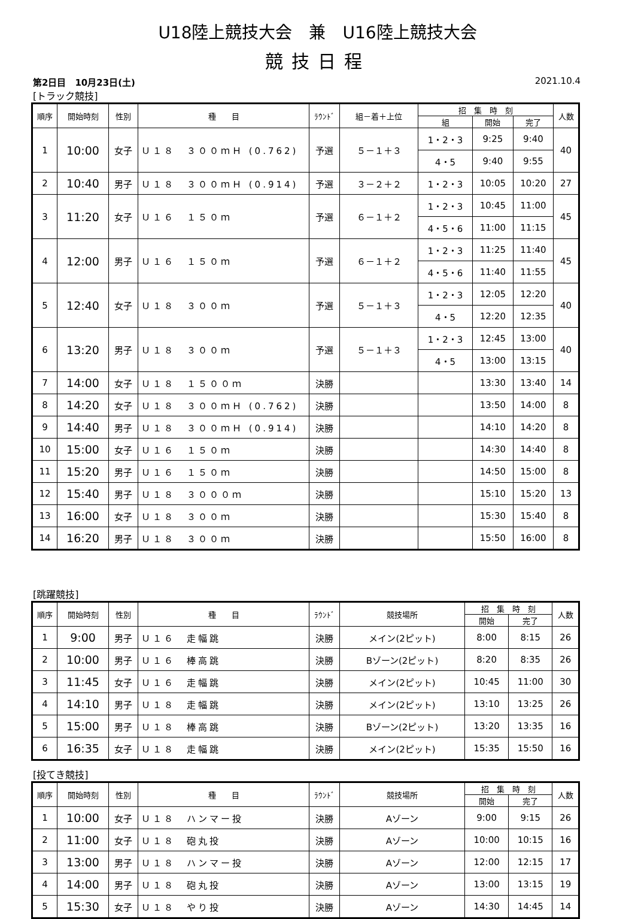U18陸上競技大会　兼　U16陸上競技大会
競技日程
第2日目　10月23日(土) 2021.10.4
[トラック競技]
| 順序 | 開始時刻 | 性別 | 種 目 | ﾗｳﾝﾄﾞ | 組－着＋上位 | 招 集 時 刻 | | | 人数 |
| --- | --- | --- | --- | --- | --- | --- | --- | --- | --- |
| | | | | | | 組 | 開始 | 完了 | |
| 1 | 10:00 | 女子 | Ｕ１８ ３００ｍＨ (0.762) | 予選 | ５－１＋３ | 1・2・3 | 9:25 | 9:40 | 40 |
| | | | | | | 4・5 | 9:40 | 9:55 | |
| 2 | 10:40 | 男子 | Ｕ１８ ３００ｍＨ (0.914) | 予選 | ３－２＋２ | 1・2・3 | 10:05 | 10:20 | 27 |
| 3 | 11:20 | 女子 | Ｕ１６ １５０ｍ | 予選 | ６－１＋２ | 1・2・3 | 10:45 | 11:00 | 45 |
| | | | | | | 4・5・6 | 11:00 | 11:15 | |
| 4 | 12:00 | 男子 | Ｕ１６ １５０ｍ | 予選 | ６－１＋２ | 1・2・3 | 11:25 | 11:40 | 45 |
| | | | | | | 4・5・6 | 11:40 | 11:55 | |
| 5 | 12:40 | 女子 | Ｕ１８ ３００ｍ | 予選 | ５－１＋３ | 1・2・3 | 12:05 | 12:20 | 40 |
| | | | | | | 4・5 | 12:20 | 12:35 | |
| 6 | 13:20 | 男子 | Ｕ１８ ３００ｍ | 予選 | ５－１＋３ | 1・2・3 | 12:45 | 13:00 | 40 |
| | | | | | | 4・5 | 13:00 | 13:15 | |
| 7 | 14:00 | 女子 | Ｕ１８ １５００ｍ | 決勝 | | | 13:30 | 13:40 | 14 |
| 8 | 14:20 | 女子 | Ｕ１８ ３００ｍＨ (0.762) | 決勝 | | | 13:50 | 14:00 | 8 |
| 9 | 14:40 | 男子 | Ｕ１８ ３００ｍＨ (0.914) | 決勝 | | | 14:10 | 14:20 | 8 |
| 10 | 15:00 | 女子 | Ｕ１６ １５０ｍ | 決勝 | | | 14:30 | 14:40 | 8 |
| 11 | 15:20 | 男子 | Ｕ１６ １５０ｍ | 決勝 | | | 14:50 | 15:00 | 8 |
| 12 | 15:40 | 男子 | Ｕ１８ ３０００ｍ | 決勝 | | | 15:10 | 15:20 | 13 |
| 13 | 16:00 | 女子 | Ｕ１８ ３００ｍ | 決勝 | | | 15:30 | 15:40 | 8 |
| 14 | 16:20 | 男子 | Ｕ１８ ３００ｍ | 決勝 | | | 15:50 | 16:00 | 8 |
[跳躍競技]
| 順序 | 開始時刻 | 性別 | 種 目 | ﾗｳﾝﾄﾞ | 競技場所 | 招 集 時 刻 | | 人数 |
| --- | --- | --- | --- | --- | --- | --- | --- | --- |
| | | | | | | 開始 | 完了 | |
| 1 | 9:00 | 男子 | Ｕ１６ 走幅跳 | 決勝 | メイン(2ピット) | 8:00 | 8:15 | 26 |
| 2 | 10:00 | 男子 | Ｕ１６ 棒高跳 | 決勝 | Bゾーン(2ピット) | 8:20 | 8:35 | 26 |
| 3 | 11:45 | 女子 | Ｕ１６ 走幅跳 | 決勝 | メイン(2ピット) | 10:45 | 11:00 | 30 |
| 4 | 14:10 | 男子 | Ｕ１８ 走幅跳 | 決勝 | メイン(2ピット) | 13:10 | 13:25 | 26 |
| 5 | 15:00 | 男子 | Ｕ１８ 棒高跳 | 決勝 | Bゾーン(2ピット) | 13:20 | 13:35 | 16 |
| 6 | 16:35 | 女子 | Ｕ１８ 走幅跳 | 決勝 | メイン(2ピット) | 15:35 | 15:50 | 16 |
[投てき競技]
| 順序 | 開始時刻 | 性別 | 種 目 | ﾗｳﾝﾄﾞ | 競技場所 | 招 集 時 刻 | | 人数 |
| --- | --- | --- | --- | --- | --- | --- | --- | --- |
| | | | | | | 開始 | 完了 | |
| 1 | 10:00 | 女子 | Ｕ１８ ハンマー投 | 決勝 | Aゾーン | 9:00 | 9:15 | 26 |
| 2 | 11:00 | 女子 | Ｕ１８ 砲丸投 | 決勝 | Aゾーン | 10:00 | 10:15 | 16 |
| 3 | 13:00 | 男子 | Ｕ１８ ハンマー投 | 決勝 | Aゾーン | 12:00 | 12:15 | 17 |
| 4 | 14:00 | 男子 | Ｕ１８ 砲丸投 | 決勝 | Aゾーン | 13:00 | 13:15 | 19 |
| 5 | 15:30 | 女子 | Ｕ１８ やり投 | 決勝 | Aゾーン | 14:30 | 14:45 | 14 |